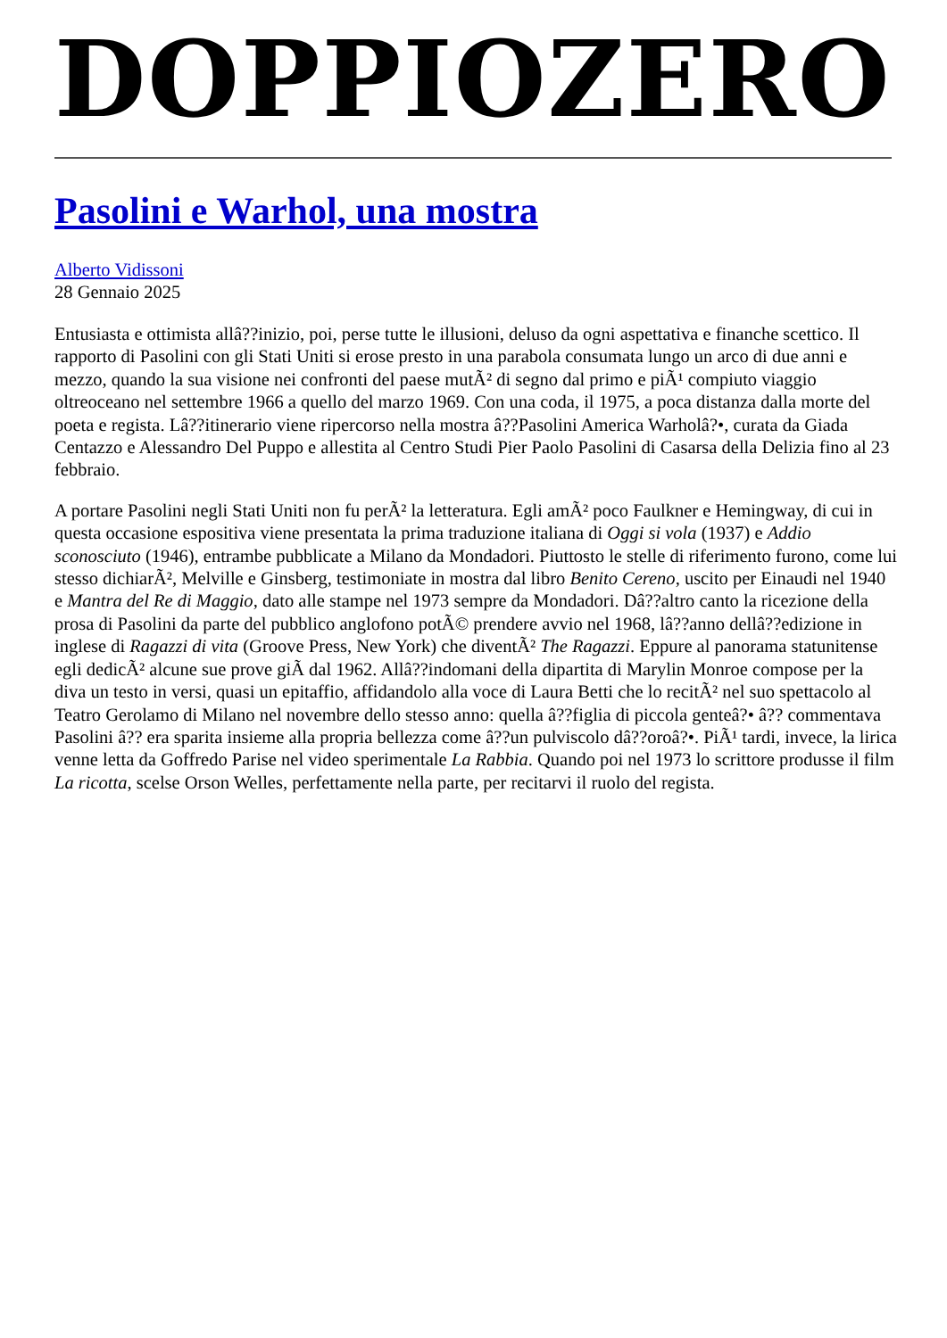DOPPIOZERO
Pasolini e Warhol, una mostra
Alberto Vidissoni
28 Gennaio 2025
Entusiasta e ottimista allâ??inizio, poi, perse tutte le illusioni, deluso da ogni aspettativa e finanche scettico. Il rapporto di Pasolini con gli Stati Uniti si erose presto in una parabola consumata lungo un arco di due anni e mezzo, quando la sua visione nei confronti del paese mutÃ² di segno dal primo e piÃ¹ compiuto viaggio oltreoceano nel settembre 1966 a quello del marzo 1969. Con una coda, il 1975, a poca distanza dalla morte del poeta e regista. Lâ??itinerario viene ripercorso nella mostra â??Pasolini America Warholâ?•, curata da Giada Centazzo e Alessandro Del Puppo e allestita al Centro Studi Pier Paolo Pasolini di Casarsa della Delizia fino al 23 febbraio.
A portare Pasolini negli Stati Uniti non fu perÃ² la letteratura. Egli amÃ² poco Faulkner e Hemingway, di cui in questa occasione espositiva viene presentata la prima traduzione italiana di Oggi si vola (1937) e Addio sconosciuto (1946), entrambe pubblicate a Milano da Mondadori. Piuttosto le stelle di riferimento furono, come lui stesso dichiarÃ², Melville e Ginsberg, testimoniate in mostra dal libro Benito Cereno, uscito per Einaudi nel 1940 e Mantra del Re di Maggio, dato alle stampe nel 1973 sempre da Mondadori. Dâ??altro canto la ricezione della prosa di Pasolini da parte del pubblico anglofono potÃ© prendere avvio nel 1968, lâ??anno dellâ??edizione in inglese di Ragazzi di vita (Groove Press, New York) che diventÃ² The Ragazzi. Eppure al panorama statunitense egli dedicÃ² alcune sue prove giÃ dal 1962. Allâ??indomani della dipartita di Marylin Monroe compose per la diva un testo in versi, quasi un epitaffio, affidandolo alla voce di Laura Betti che lo recitÃ² nel suo spettacolo al Teatro Gerolamo di Milano nel novembre dello stesso anno: quella â??figlia di piccola genteâ?• â?? commentava Pasolini â?? era sparita insieme alla propria bellezza come â??un pulviscolo dâ??oroâ?•. PiÃ¹ tardi, invece, la lirica venne letta da Goffredo Parise nel video sperimentale La Rabbia. Quando poi nel 1973 lo scrittore produsse il film La ricotta, scelse Orson Welles, perfettamente nella parte, per recitarvi il ruolo del regista.